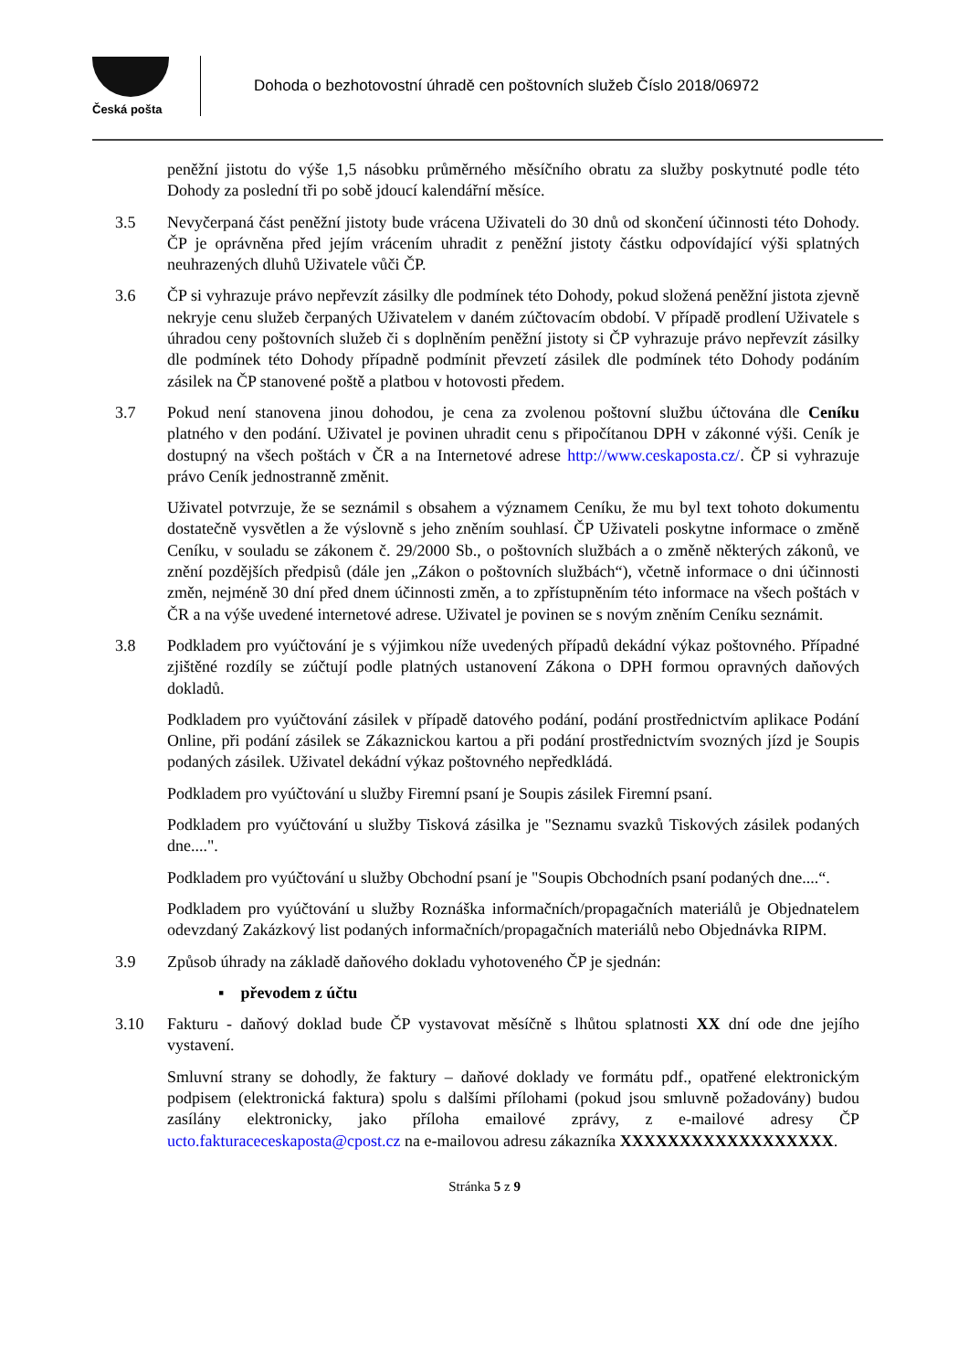Česká pošta
Dohoda o bezhotovostní úhradě cen poštovních služeb Číslo 2018/06972
peněžní jistotu do výše 1,5 násobku průměrného měsíčního obratu za služby poskytnuté podle této Dohody za poslední tři po sobě jdoucí kalendářní měsíce.
3.5 Nevyčerpaná část peněžní jistoty bude vrácena Uživateli do 30 dnů od skončení účinnosti této Dohody. ČP je oprávněna před jejím vrácením uhradit z peněžní jistoty částku odpovídající výši splatných neuhrazených dluhů Uživatele vůči ČP.
3.6 ČP si vyhrazuje právo nepřevzít zásilky dle podmínek této Dohody, pokud složená peněžní jistota zjevně nekryje cenu služeb čerpaných Uživatelem v daném zúčtovacím období. V případě prodlení Uživatele s úhradou ceny poštovních služeb či s doplněním peněžní jistoty si ČP vyhrazuje právo nepřevzít zásilky dle podmínek této Dohody případně podmínit převzetí zásilek dle podmínek této Dohody podáním zásilek na ČP stanovené poště a platbou v hotovosti předem.
3.7 Pokud není stanovena jinou dohodou, je cena za zvolenou poštovní službu účtována dle Ceníku platného v den podání. Uživatel je povinen uhradit cenu s připočítanou DPH v zákonné výši. Ceník je dostupný na všech poštách v ČR a na Internetové adrese http://www.ceskaposta.cz/. ČP si vyhrazuje právo Ceník jednostranně změnit.
Uživatel potvrzuje, že se seznámil s obsahem a významem Ceníku, že mu byl text tohoto dokumentu dostatečně vysvětlen a že výslovně s jeho zněním souhlasí. ČP Uživateli poskytne informace o změně Ceníku, v souladu se zákonem č. 29/2000 Sb., o poštovních službách a o změně některých zákonů, ve znění pozdějších předpisů (dále jen „Zákon o poštovních službách“), včetně informace o dni účinnosti změn, nejméně 30 dní před dnem účinnosti změn, a to zpřístupněním této informace na všech poštách v ČR a na výše uvedené internetové adrese. Uživatel je povinen se s novým zněním Ceníku seznámit.
3.8 Podkladem pro vyúčtování je s výjimkou níže uvedených případů dekádní výkaz poštovného. Případné zjištěné rozdíly se zúčtují podle platných ustanovení Zákona o DPH formou opravných daňových dokladů.
Podkladem pro vyúčtování zásilek v případě datového podání, podání prostřednictvím aplikace Podání Online, při podání zásilek se Zákaznickou kartou a při podání prostřednictvím svozných jízd je Soupis podaných zásilek. Uživatel dekádní výkaz poštovného nepředkládá.
Podkladem pro vyúčtování u služby Firemní psaní je Soupis zásilek Firemní psaní.
Podkladem pro vyúčtování u služby Tisková zásilka je "Seznamu svazků Tiskových zásilek podaných dne....".
Podkladem pro vyúčtování u služby Obchodní psaní je "Soupis Obchodních psaní podaných dne....“.
Podkladem pro vyúčtování u služby Roznáška informačních/propagačních materiálů je Objednatelem odevzdaný Zakázkový list podaných informačních/propagačních materiálů nebo Objednávka RIPM.
3.9 Způsob úhrady na základě daňového dokladu vyhotoveného ČP je sjednán:
▪ převodem z účtu
3.10 Fakturu - daňový doklad bude ČP vystavovat měsíčně s lhůtou splatnosti XX dní ode dne jejího vystavení.
Smluvní strany se dohodly, že faktury – daňové doklady ve formátu pdf., opatřené elektronickým podpisem (elektronická faktura) spolu s dalšími přílohami (pokud jsou smluvně požadovány) budou zasílány elektronicky, jako příloha emailové zprávy, z e-mailové adresy ČP ucto.fakturaceceskaposta@cpost.cz na e-mailovou adresu zákazníka XXXXXXXXXXXXXXXXXX.
Stránka 5 z 9